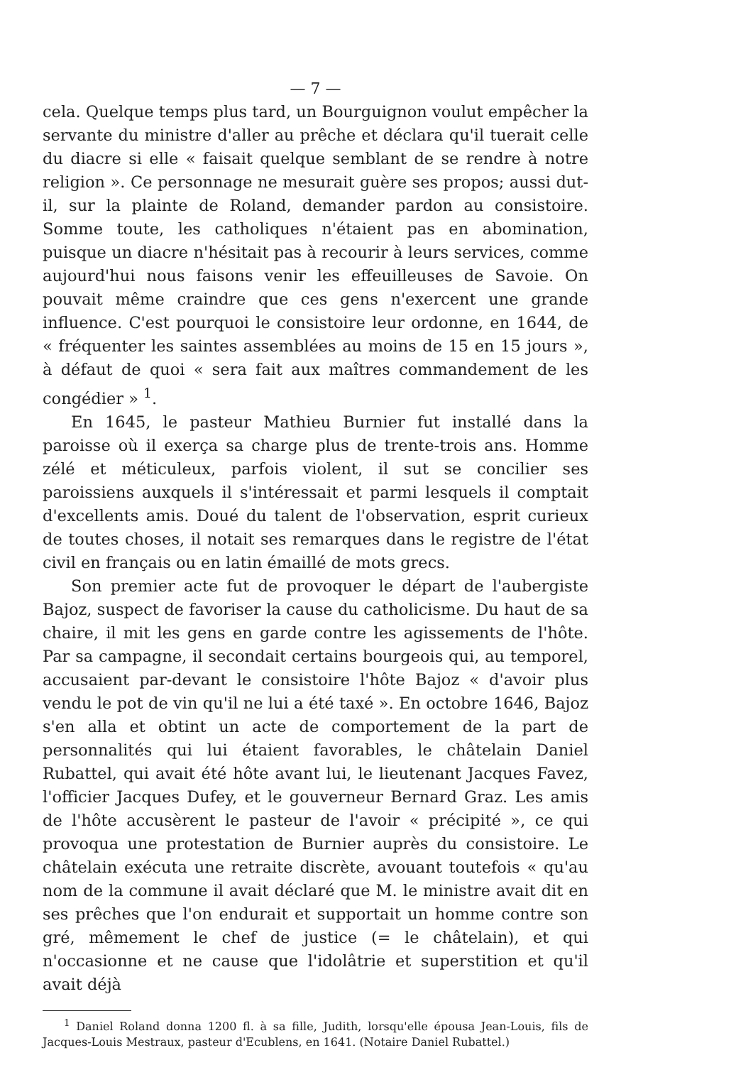— 7 —
cela. Quelque temps plus tard, un Bourguignon voulut empêcher la servante du ministre d'aller au prêche et déclara qu'il tuerait celle du diacre si elle « faisait quelque semblant de se rendre à notre religion ». Ce personnage ne mesurait guère ses propos; aussi dut-il, sur la plainte de Roland, demander pardon au consistoire. Somme toute, les catholiques n'étaient pas en abomination, puisque un diacre n'hésitait pas à recourir à leurs services, comme aujourd'hui nous faisons venir les effeuilleuses de Savoie. On pouvait même craindre que ces gens n'exercent une grande influence. C'est pourquoi le consistoire leur ordonne, en 1644, de « fréquenter les saintes assemblées au moins de 15 en 15 jours », à défaut de quoi « sera fait aux maîtres commandement de les congédier » <sup>1</sup>.
En 1645, le pasteur Mathieu Burnier fut installé dans la paroisse où il exerça sa charge plus de trente-trois ans. Homme zélé et méticuleux, parfois violent, il sut se concilier ses paroissiens auxquels il s'intéressait et parmi lesquels il comptait d'excellents amis. Doué du talent de l'observation, esprit curieux de toutes choses, il notait ses remarques dans le registre de l'état civil en français ou en latin émaillé de mots grecs.
Son premier acte fut de provoquer le départ de l'aubergiste Bajoz, suspect de favoriser la cause du catholicisme. Du haut de sa chaire, il mit les gens en garde contre les agissements de l'hôte. Par sa campagne, il secondait certains bourgeois qui, au temporel, accusaient par-devant le consistoire l'hôte Bajoz « d'avoir plus vendu le pot de vin qu'il ne lui a été taxé ». En octobre 1646, Bajoz s'en alla et obtint un acte de comportement de la part de personnalités qui lui étaient favorables, le châtelain Daniel Rubattel, qui avait été hôte avant lui, le lieutenant Jacques Favez, l'officier Jacques Dufey, et le gouverneur Bernard Graz. Les amis de l'hôte accusèrent le pasteur de l'avoir « précipité », ce qui provoqua une protestation de Burnier auprès du consistoire. Le châtelain exécuta une retraite discrète, avouant toutefois « qu'au nom de la commune il avait déclaré que M. le ministre avait dit en ses prêches que l'on endurait et supportait un homme contre son gré, mêmement le chef de justice (= le châtelain), et qui n'occasionne et ne cause que l'idolâtrie et superstition et qu'il avait déjà
<sup>1</sup> Daniel Roland donna 1200 fl. à sa fille, Judith, lorsqu'elle épousa Jean-Louis, fils de Jacques-Louis Mestraux, pasteur d'Ecublens, en 1641. (Notaire Daniel Rubattel.)